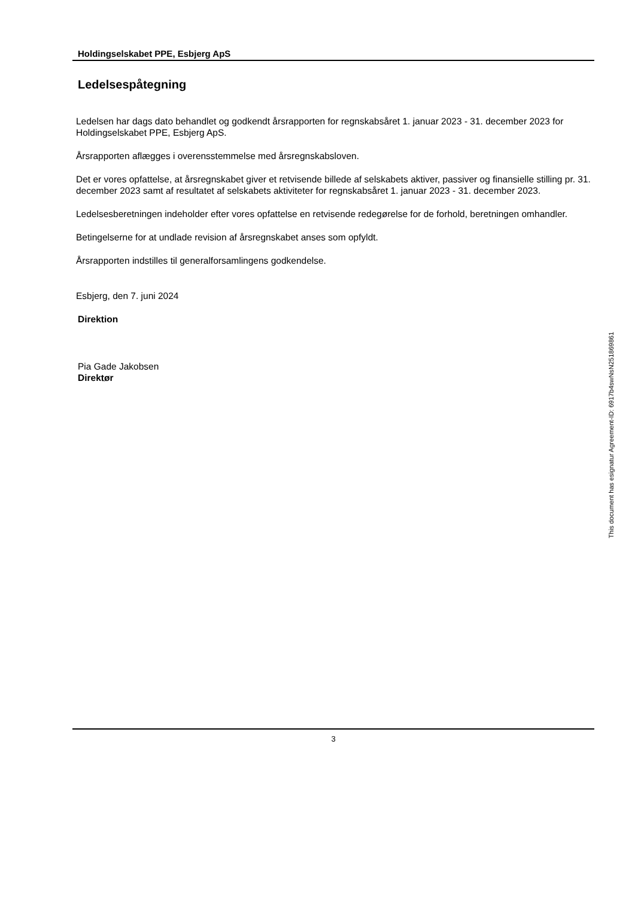Holdingselskabet PPE, Esbjerg ApS
Ledelsespåtegning
Ledelsen har dags dato behandlet og godkendt årsrapporten for regnskabsåret 1. januar 2023 - 31. december 2023 for Holdingselskabet PPE, Esbjerg ApS.
Årsrapporten aflægges i overensstemmelse med årsregnskabsloven.
Det er vores opfattelse, at årsregnskabet giver et retvisende billede af selskabets aktiver, passiver og finansielle stilling pr. 31. december 2023 samt af resultatet af selskabets aktiviteter for regnskabsåret 1. januar 2023 - 31. december 2023.
Ledelsesberetningen indeholder efter vores opfattelse en retvisende redegørelse for de forhold, beretningen omhandler.
Betingelserne for at undlade revision af årsregnskabet anses som opfyldt.
Årsrapporten indstilles til generalforsamlingens godkendelse.
Esbjerg, den 7. juni 2024
Direktion
Pia Gade Jakobsen
Direktør
This document has esignatur Agreement-ID: 6917b4swNsN251869861
3